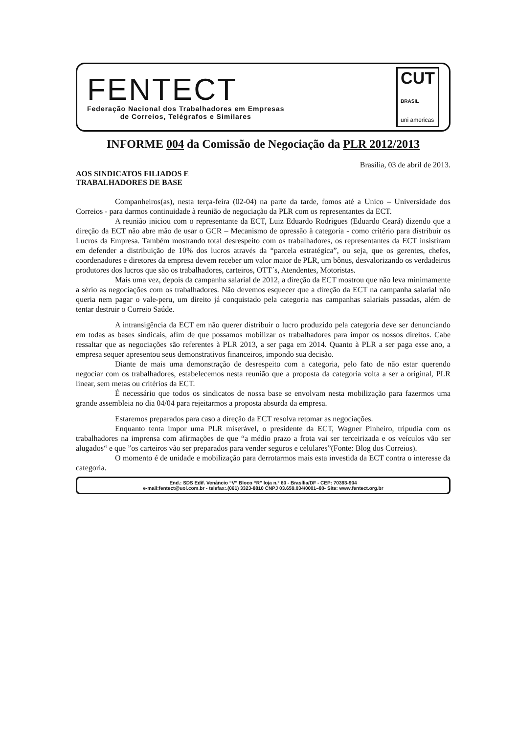FENTECT
Federação Nacional dos Trabalhadores em Empresas
de Correios, Telégrafos e Similares
CUT
BRASIL
uni americas
INFORME 004 da Comissão de Negociação da PLR 2012/2013
Brasília, 03 de abril de 2013.
AOS SINDICATOS FILIADOS E
TRABALHADORES DE BASE
Companheiros(as), nesta terça-feira (02-04) na parte da tarde, fomos até a Unico – Universidade dos Correios - para darmos continuidade à reunião de negociação da PLR com os representantes da ECT.
A reunião iniciou com o representante da ECT, Luiz Eduardo Rodrigues (Eduardo Ceará) dizendo que a direção da ECT não abre mão de usar o GCR – Mecanismo de opressão à categoria - como critério para distribuir os Lucros da Empresa. Também mostrando total desrespeito com os trabalhadores, os representantes da ECT insistiram em defender a distribuição de 10% dos lucros através da “parcela estratégica”, ou seja, que os gerentes, chefes, coordenadores e diretores da empresa devem receber um valor maior de PLR, um bônus, desvalorizando os verdadeiros produtores dos lucros que são os trabalhadores, carteiros, OTT´s, Atendentes, Motoristas.
Mais uma vez, depois da campanha salarial de 2012, a direção da ECT mostrou que não leva minimamente a sério as negociações com os trabalhadores. Não devemos esquecer que a direção da ECT na campanha salarial não queria nem pagar o vale-peru, um direito já conquistado pela categoria nas campanhas salariais passadas, além de tentar destruir o Correio Saúde.
A intransigência da ECT em não querer distribuir o lucro produzido pela categoria deve ser denunciando em todas as bases sindicais, afim de que possamos mobilizar os trabalhadores para impor os nossos direitos. Cabe ressaltar que as negociações são referentes à PLR 2013, a ser paga em 2014. Quanto à PLR a ser paga esse ano, a empresa sequer apresentou seus demonstrativos financeiros, impondo sua decisão.
Diante de mais uma demonstração de desrespeito com a categoria, pelo fato de não estar querendo negociar com os trabalhadores, estabelecemos nesta reunião que a proposta da categoria volta a ser a original, PLR linear, sem metas ou critérios da ECT.
É necessário que todos os sindicatos de nossa base se envolvam nesta mobilização para fazermos uma grande assembleia no dia 04/04 para rejeitarmos a proposta absurda da empresa.
Estaremos preparados para caso a direção da ECT resolva retomar as negociações.
Enquanto tenta impor uma PLR miserável, o presidente da ECT, Wagner Pinheiro, tripudia com os trabalhadores na imprensa com afirmações de que “a médio prazo a frota vai ser terceirizada e os veículos vão ser alugados“ e que ”os carteiros vão ser preparados para vender seguros e celulares”(Fonte: Blog dos Correios).
O momento é de unidade e mobilização para derrotarmos mais esta investida da ECT contra o interesse da categoria.
End.: SDS Edif. Venâncio “V” Bloco “R” loja n.º 60 - Brasília/DF - CEP: 70393-904
e-mail:fentect@uol.com.br - telefax:.(061) 3323-8810 CNPJ 03.659.034/0001–80- Site: www.fentect.org.br